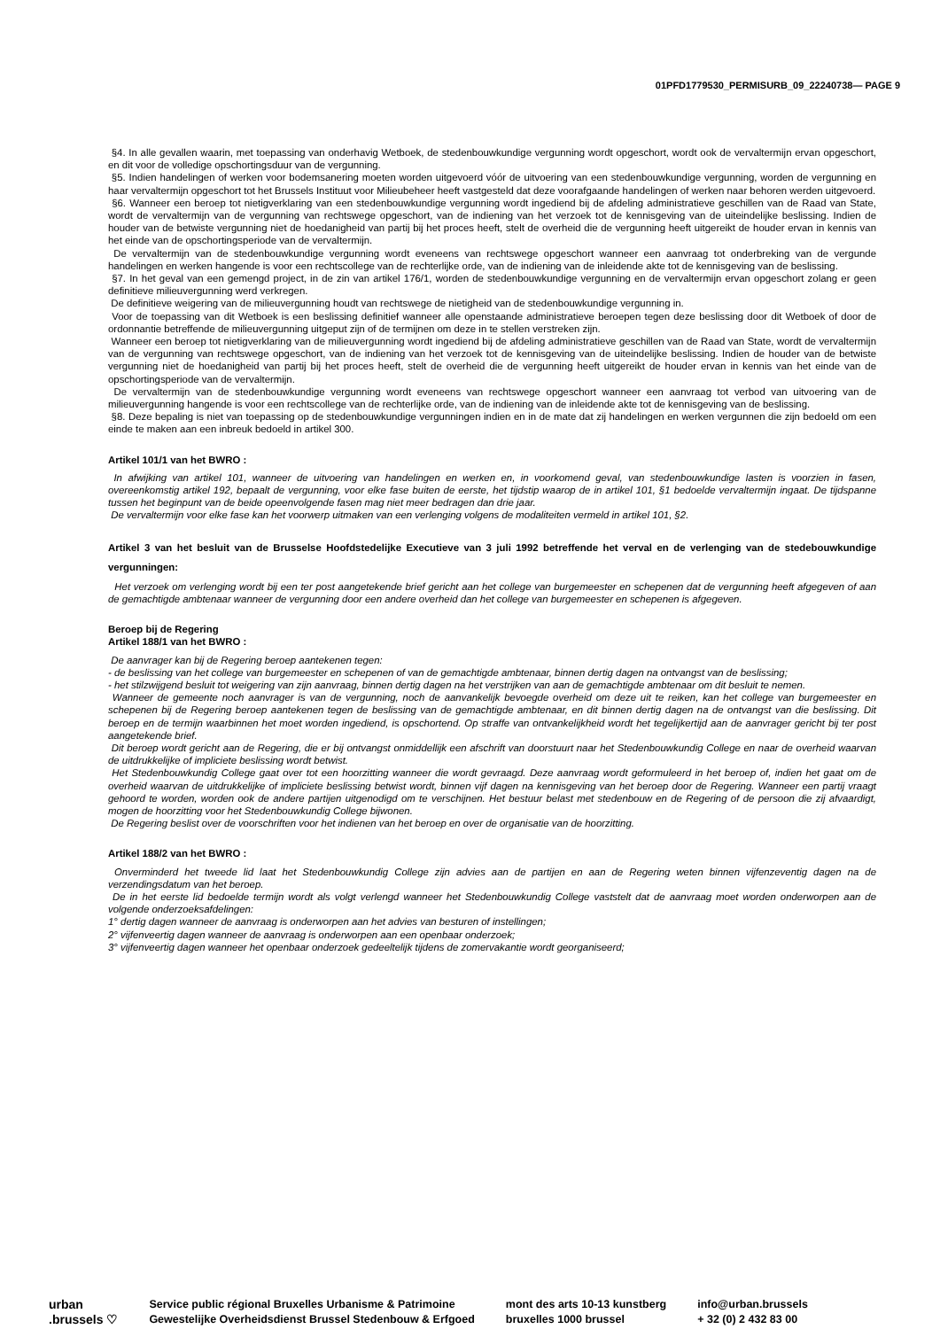01PFD1779530_PERMISURB_09_22240738— PAGE 9
§4. In alle gevallen waarin, met toepassing van onderhavig Wetboek, de stedenbouwkundige vergunning wordt opgeschort, wordt ook de vervaltermijn ervan opgeschort, en dit voor de volledige opschortingsduur van de vergunning.
§5. Indien handelingen of werken voor bodemsanering moeten worden uitgevoerd vóór de uitvoering van een stedenbouwkundige vergunning, worden de vergunning en haar vervaltermijn opgeschort tot het Brussels Instituut voor Milieubeheer heeft vastgesteld dat deze voorafgaande handelingen of werken naar behoren werden uitgevoerd.
§6. Wanneer een beroep tot nietigverklaring van een stedenbouwkundige vergunning wordt ingediend bij de afdeling administratieve geschillen van de Raad van State, wordt de vervaltermijn van de vergunning van rechtswege opgeschort, van de indiening van het verzoek tot de kennisgeving van de uiteindelijke beslissing. Indien de houder van de betwiste vergunning niet de hoedanigheid van partij bij het proces heeft, stelt de overheid die de vergunning heeft uitgereikt de houder ervan in kennis van het einde van de opschortingsperiode van de vervaltermijn.
De vervaltermijn van de stedenbouwkundige vergunning wordt eveneens van rechtswege opgeschort wanneer een aanvraag tot onderbreking van de vergunde handelingen en werken hangende is voor een rechtscollege van de rechterlijke orde, van de indiening van de inleidende akte tot de kennisgeving van de beslissing.
§7. In het geval van een gemengd project, in de zin van artikel 176/1, worden de stedenbouwkundige vergunning en de vervaltermijn ervan opgeschort zolang er geen definitieve milieuvergunning werd verkregen.
De definitieve weigering van de milieuvergunning houdt van rechtswege de nietigheid van de stedenbouwkundige vergunning in.
Voor de toepassing van dit Wetboek is een beslissing definitief wanneer alle openstaande administratieve beroepen tegen deze beslissing door dit Wetboek of door de ordonnantie betreffende de milieuvergunning uitgeput zijn of de termijnen om deze in te stellen verstreken zijn.
Wanneer een beroep tot nietigverklaring van de milieuvergunning wordt ingediend bij de afdeling administratieve geschillen van de Raad van State, wordt de vervaltermijn van de vergunning van rechtswege opgeschort, van de indiening van het verzoek tot de kennisgeving van de uiteindelijke beslissing. Indien de houder van de betwiste vergunning niet de hoedanigheid van partij bij het proces heeft, stelt de overheid die de vergunning heeft uitgereikt de houder ervan in kennis van het einde van de opschortingsperiode van de vervaltermijn.
De vervaltermijn van de stedenbouwkundige vergunning wordt eveneens van rechtswege opgeschort wanneer een aanvraag tot verbod van uitvoering van de milieuvergunning hangende is voor een rechtscollege van de rechterlijke orde, van de indiening van de inleidende akte tot de kennisgeving van de beslissing.
§8. Deze bepaling is niet van toepassing op de stedenbouwkundige vergunningen indien en in de mate dat zij handelingen en werken vergunnen die zijn bedoeld om een einde te maken aan een inbreuk bedoeld in artikel 300.
Artikel 101/1 van het BWRO :
In afwijking van artikel 101, wanneer de uitvoering van handelingen en werken en, in voorkomend geval, van stedenbouwkundige lasten is voorzien in fasen, overeenkomstig artikel 192, bepaalt de vergunning, voor elke fase buiten de eerste, het tijdstip waarop de in artikel 101, §1 bedoelde vervaltermijn ingaat. De tijdspanne tussen het beginpunt van de beide opeenvolgende fasen mag niet meer bedragen dan drie jaar.
De vervaltermijn voor elke fase kan het voorwerp uitmaken van een verlenging volgens de modaliteiten vermeld in artikel 101, §2.
Artikel 3 van het besluit van de Brusselse Hoofdstedelijke Executieve van 3 juli 1992 betreffende het verval en de verlenging van de stedebouwkundige vergunningen:
Het verzoek om verlenging wordt bij een ter post aangetekende brief gericht aan het college van burgemeester en schepenen dat de vergunning heeft afgegeven of aan de gemachtigde ambtenaar wanneer de vergunning door een andere overheid dan het college van burgemeester en schepenen is afgegeven.
Beroep bij de Regering
Artikel 188/1 van het BWRO :
De aanvrager kan bij de Regering beroep aantekenen tegen:
- de beslissing van het college van burgemeester en schepenen of van de gemachtigde ambtenaar, binnen dertig dagen na ontvangst van de beslissing;
- het stilzwijgend besluit tot weigering van zijn aanvraag, binnen dertig dagen na het verstrijken van aan de gemachtigde ambtenaar om dit besluit te nemen.
Wanneer de gemeente noch aanvrager is van de vergunning, noch de aanvankelijk bevoegde overheid om deze uit te reiken, kan het college van burgemeester en schepenen bij de Regering beroep aantekenen tegen de beslissing van de gemachtigde ambtenaar, en dit binnen dertig dagen na de ontvangst van die beslissing. Dit beroep en de termijn waarbinnen het moet worden ingediend, is opschortend. Op straffe van ontvankelijkheid wordt het tegelijkertijd aan de aanvrager gericht bij ter post aangetekende brief.
Dit beroep wordt gericht aan de Regering, die er bij ontvangst onmiddellijk een afschrift van doorstuurt naar het Stedenbouwkundig College en naar de overheid waarvan de uitdrukkelijke of impliciete beslissing wordt betwist.
Het Stedenbouwkundig College gaat over tot een hoorzitting wanneer die wordt gevraagd. Deze aanvraag wordt geformuleerd in het beroep of, indien het gaat om de overheid waarvan de uitdrukkelijke of impliciete beslissing betwist wordt, binnen vijf dagen na kennisgeving van het beroep door de Regering. Wanneer een partij vraagt gehoord te worden, worden ook de andere partijen uitgenodigd om te verschijnen. Het bestuur belast met stedenbouw en de Regering of de persoon die zij afvaardigt, mogen de hoorzitting voor het Stedenbouwkundig College bijwonen.
De Regering beslist over de voorschriften voor het indienen van het beroep en over de organisatie van de hoorzitting.
Artikel 188/2 van het BWRO :
Onverminderd het tweede lid laat het Stedenbouwkundig College zijn advies aan de partijen en aan de Regering weten binnen vijfenzeventig dagen na de verzendingsdatum van het beroep.
De in het eerste lid bedoelde termijn wordt als volgt verlengd wanneer het Stedenbouwkundig College vaststelt dat de aanvraag moet worden onderworpen aan de volgende onderzoeksafdelingen:
1° dertig dagen wanneer de aanvraag is onderworpen aan het advies van besturen of instellingen;
2° vijfenveertig dagen wanneer de aanvraag is onderworpen aan een openbaar onderzoek;
3° vijfenveertig dagen wanneer het openbaar onderzoek gedeeltelijk tijdens de zomervakantie wordt georganiseerd;
urban
.brussels ♡
Service public régional Bruxelles Urbanisme & Patrimoine
Gewestelijke Overheidsdienst Brussel Stedenbouw & Erfgoed
mont des arts 10-13 kunstberg
bruxelles 1000 brussel
info@urban.brussels
+ 32 (0) 2 432 83 00